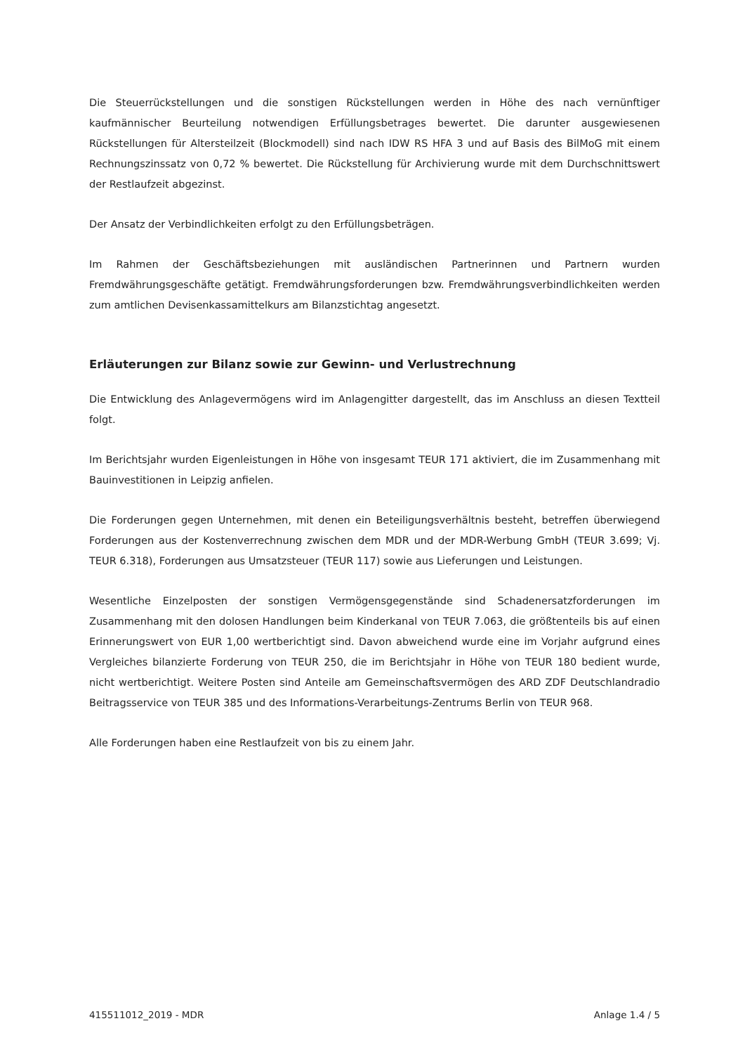Die Steuerrückstellungen und die sonstigen Rückstellungen werden in Höhe des nach vernünftiger kaufmännischer Beurteilung notwendigen Erfüllungsbetrages bewertet. Die darunter ausgewiesenen Rückstellungen für Altersteilzeit (Blockmodell) sind nach IDW RS HFA 3 und auf Basis des BilMoG mit einem Rechnungszinssatz von 0,72 % bewertet. Die Rückstellung für Archivierung wurde mit dem Durchschnittswert der Restlaufzeit abgezinst.
Der Ansatz der Verbindlichkeiten erfolgt zu den Erfüllungsbeträgen.
Im Rahmen der Geschäftsbeziehungen mit ausländischen Partnerinnen und Partnern wurden Fremdwährungsgeschäfte getätigt. Fremdwährungsforderungen bzw. Fremdwährungsverbindlichkeiten werden zum amtlichen Devisenkassamittelkurs am Bilanzstichtag angesetzt.
Erläuterungen zur Bilanz sowie zur Gewinn- und Verlustrechnung
Die Entwicklung des Anlagevermögens wird im Anlagengitter dargestellt, das im Anschluss an diesen Textteil folgt.
Im Berichtsjahr wurden Eigenleistungen in Höhe von insgesamt TEUR 171 aktiviert, die im Zusammenhang mit Bauinvestitionen in Leipzig anfielen.
Die Forderungen gegen Unternehmen, mit denen ein Beteiligungsverhältnis besteht, betreffen überwiegend Forderungen aus der Kostenverrechnung zwischen dem MDR und der MDR-Werbung GmbH (TEUR 3.699; Vj. TEUR 6.318), Forderungen aus Umsatzsteuer (TEUR 117) sowie aus Lieferungen und Leistungen.
Wesentliche Einzelposten der sonstigen Vermögensgegenstände sind Schadenersatzforderungen im Zusammenhang mit den dolosen Handlungen beim Kinderkanal von TEUR 7.063, die größtenteils bis auf einen Erinnerungswert von EUR 1,00 wertberichtigt sind. Davon abweichend wurde eine im Vorjahr aufgrund eines Vergleiches bilanzierte Forderung von TEUR 250, die im Berichtsjahr in Höhe von TEUR 180 bedient wurde, nicht wertberichtigt. Weitere Posten sind Anteile am Gemeinschaftsvermögen des ARD ZDF Deutschlandradio Beitragsservice von TEUR 385 und des Informations-Verarbeitungs-Zentrums Berlin von TEUR 968.
Alle Forderungen haben eine Restlaufzeit von bis zu einem Jahr.
415511012_2019 - MDR Anlage 1.4 / 5